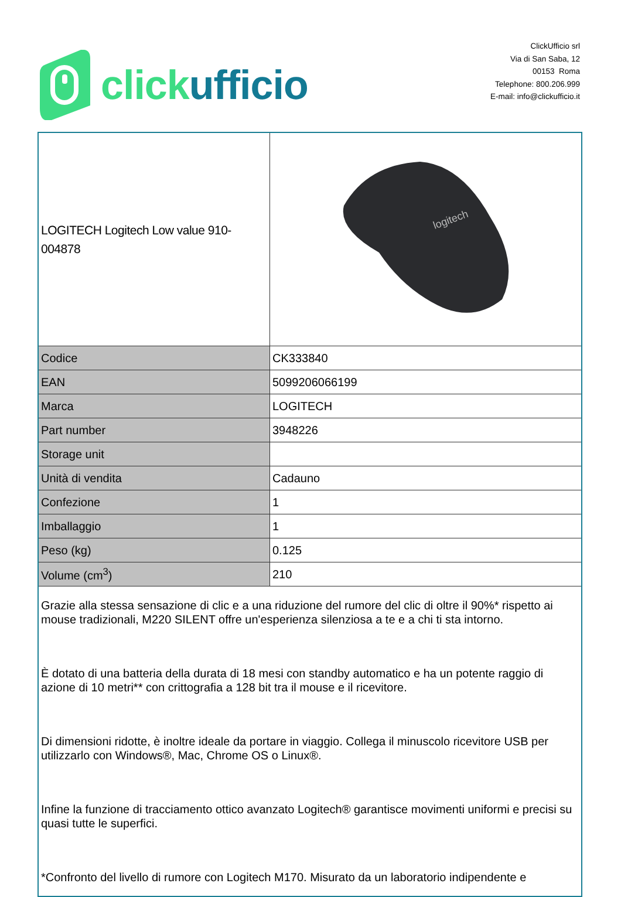click ufficio
ClickUfficio srl
Via di San Saba, 12
00153 Roma
Telephone: 800.206.999
E-mail: info@clickufficio.it
| LOGITECH Logitech Low value 910-004878 | logitech |
| Codice | CK333840 |
| EAN | 5099206066199 |
| Marca | LOGITECH |
| Part number | 3948226 |
| Storage unit | |
| Unità di vendita | Cadauno |
| Confezione | 1 |
| Imballaggio | 1 |
| Peso (kg) | 0.125 |
| Volume (cm<sup>3</sup>) | 210 |
| Grazie alla stessa sensazione di clic e a una riduzione del rumore del clic di oltre il 90%* rispetto ai mouse tradizionali, M220 SILENT offre un'esperienza silenziosa a te e a chi ti sta intorno. È dotato di una batteria della durata di 18 mesi con standby automatico e ha un potente raggio di azione di 10 metri** con crittografia a 128 bit tra il mouse e il ricevitore. Di dimensioni ridotte, è inoltre ideale da portare in viaggio. Collega il minuscolo ricevitore USB per utilizzarlo con Windows®, Mac, Chrome OS o Linux®. Infine la funzione di tracciamento ottico avanzato Logitech® garantisce movimenti uniformi e precisi su quasi tutte le superfici. *Confronto del livello di rumore con Logitech M170. Misurato da un laboratorio indipendente e | |